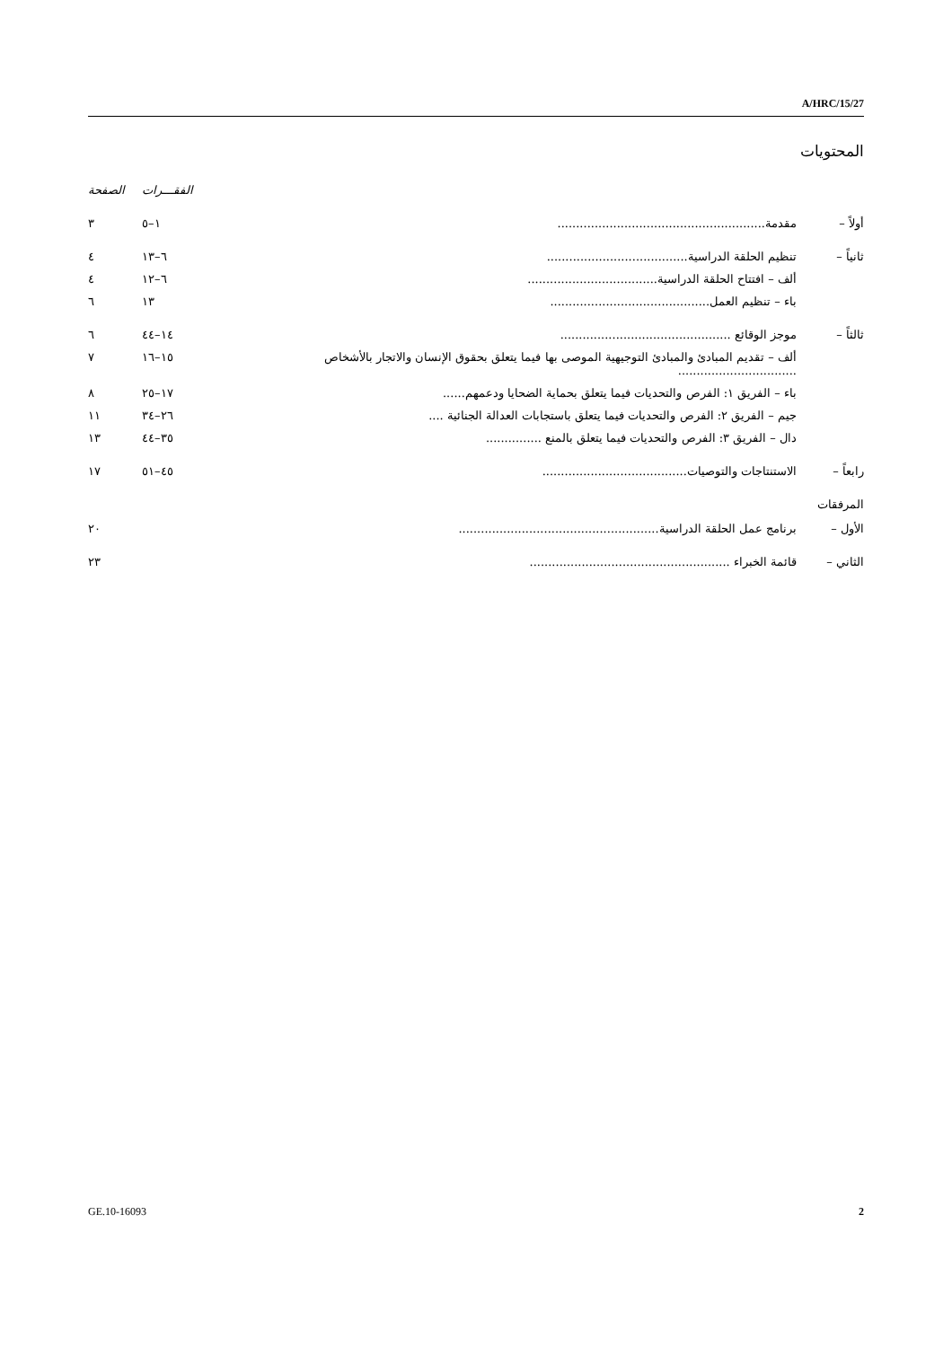A/HRC/15/27
المحتويات
| | | الفقـــرات | الصفحة |
| --- | --- | --- | --- |
| أولاً – | مقدمة........................................................ | ١–٥ | ٣ |
| ثانياً – | تنظيم الحلقة الدراسية...................................... | ٦–١٣ | ٤ |
| | ألف – افتتاح الحلقة الدراسية................................... | ٦–١٢ | ٤ |
| | باء – تنظيم العمل........................................... | ١٣ | ٦ |
| ثالثاً – | موجز الوقائع .............................................. | ١٤–٤٤ | ٦ |
| | ألف – تقديم المبادئ والمبادئ التوجيهية الموصى بها فيما يتعلق بحقوق الإنسان والاتجار بالأشخاص ................................ | ١٥–١٦ | ٧ |
| | باء – الفريق ١: الفرص والتحديات فيما يتعلق بحماية الضحايا ودعمهم...... | ١٧–٢٥ | ٨ |
| | جيم – الفريق ٢: الفرص والتحديات فيما يتعلق باستجابات العدالة الجنائية .... | ٢٦–٣٤ | ١١ |
| | دال – الفريق ٣: الفرص والتحديات فيما يتعلق بالمنع ............... | ٣٥–٤٤ | ١٣ |
| رابعاً – | الاستنتاجات والتوصيات....................................... | ٤٥–٥١ | ١٧ |
| المرفقات | | | |
| الأول – | برنامج عمل الحلقة الدراسية...................................................... | | ٢٠ |
| الثاني – | قائمة الخبراء ...................................................... | | ٢٣ |
GE.10-16093 2